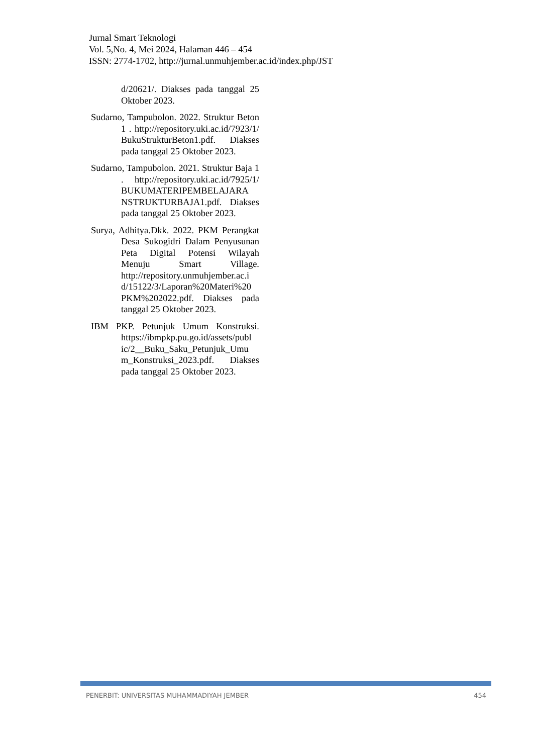Jurnal Smart Teknologi
Vol. 5,No. 4, Mei 2024, Halaman 446 – 454
ISSN: 2774-1702, http://jurnal.unmuhjember.ac.id/index.php/JST
d/20621/. Diakses pada tanggal 25 Oktober 2023.
Sudarno, Tampubolon. 2022. Struktur Beton 1 . http://repository.uki.ac.id/7923/1/ BukuStrukturBeton1.pdf. Diakses pada tanggal 25 Oktober 2023.
Sudarno, Tampubolon. 2021. Struktur Baja 1 . http://repository.uki.ac.id/7925/1/ BUKUMATERIPEMBELAJARA NSTRUKTURBAJA1.pdf. Diakses pada tanggal 25 Oktober 2023.
Surya, Adhitya.Dkk. 2022. PKM Perangkat Desa Sukogidri Dalam Penyusunan Peta Digital Potensi Wilayah Menuju Smart Village. http://repository.unmuhjember.ac.i d/15122/3/Laporan%20Materi%20 PKM%202022.pdf. Diakses pada tanggal 25 Oktober 2023.
IBM PKP. Petunjuk Umum Konstruksi. https://ibmpkp.pu.go.id/assets/publ ic/2__Buku_Saku_Petunjuk_Umu m_Konstruksi_2023.pdf. Diakses pada tanggal 25 Oktober 2023.
PENERBIT: UNIVERSITAS MUHAMMADIYAH JEMBER 454